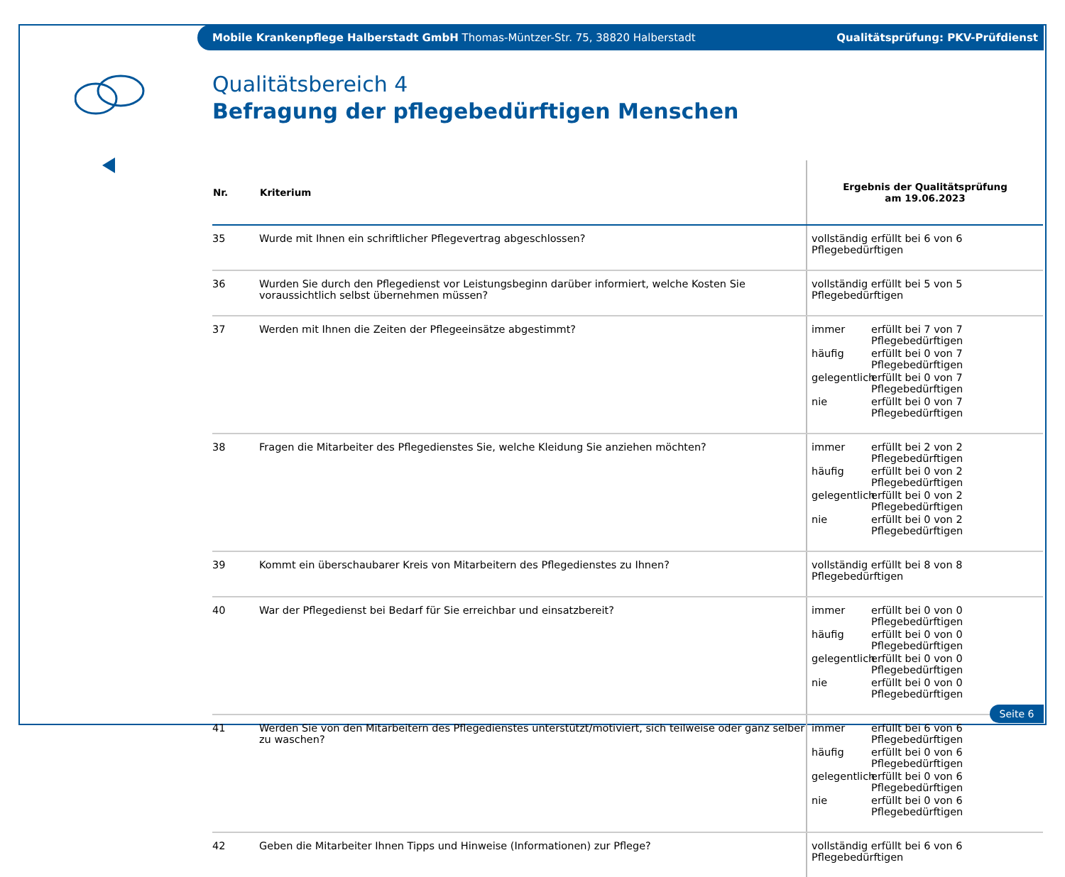Mobile Krankenpflege Halberstadt GmbH Thomas-Müntzer-Str. 75, 38820 Halberstadt Qualitätsprüfung: PKV-Prüfdienst
Qualitätsbereich 4
Befragung der pflegebedürftigen Menschen
| Nr. | Kriterium | Ergebnis der Qualitätsprüfung am 19.06.2023 |
| --- | --- | --- |
| 35 | Wurde mit Ihnen ein schriftlicher Pflegevertrag abgeschlossen? | vollständig erfüllt bei 6 von 6 Pflegebedürftigen |
| 36 | Wurden Sie durch den Pflegedienst vor Leistungsbeginn darüber informiert, welche Kosten Sie voraussichtlich selbst übernehmen müssen? | vollständig erfüllt bei 5 von 5 Pflegebedürftigen |
| 37 | Werden mit Ihnen die Zeiten der Pflegeeinsätze abgestimmt? | immer erfüllt bei 7 von 7 Pflegebedürftigen häufig erfüllt bei 0 von 7 Pflegebedürftigen gelegentlich erfüllt bei 0 von 7 Pflegebedürftigen nie erfüllt bei 0 von 7 Pflegebedürftigen |
| 38 | Fragen die Mitarbeiter des Pflegedienstes Sie, welche Kleidung Sie anziehen möchten? | immer erfüllt bei 2 von 2 Pflegebedürftigen häufig erfüllt bei 0 von 2 Pflegebedürftigen gelegentlich erfüllt bei 0 von 2 Pflegebedürftigen nie erfüllt bei 0 von 2 Pflegebedürftigen |
| 39 | Kommt ein überschaubarer Kreis von Mitarbeitern des Pflegedienstes zu Ihnen? | vollständig erfüllt bei 8 von 8 Pflegebedürftigen |
| 40 | War der Pflegedienst bei Bedarf für Sie erreichbar und einsatzbereit? | immer erfüllt bei 0 von 0 Pflegebedürftigen häufig erfüllt bei 0 von 0 Pflegebedürftigen gelegentlich erfüllt bei 0 von 0 Pflegebedürftigen nie erfüllt bei 0 von 0 Pflegebedürftigen |
| 41 | Werden Sie von den Mitarbeitern des Pflegedienstes unterstützt/motiviert, sich teilweise oder ganz selber zu waschen? | immer erfüllt bei 6 von 6 Pflegebedürftigen häufig erfüllt bei 0 von 6 Pflegebedürftigen gelegentlich erfüllt bei 0 von 6 Pflegebedürftigen nie erfüllt bei 0 von 6 Pflegebedürftigen |
| 42 | Geben die Mitarbeiter Ihnen Tipps und Hinweise (Informationen) zur Pflege? | vollständig erfüllt bei 6 von 6 Pflegebedürftigen |
Seite 6